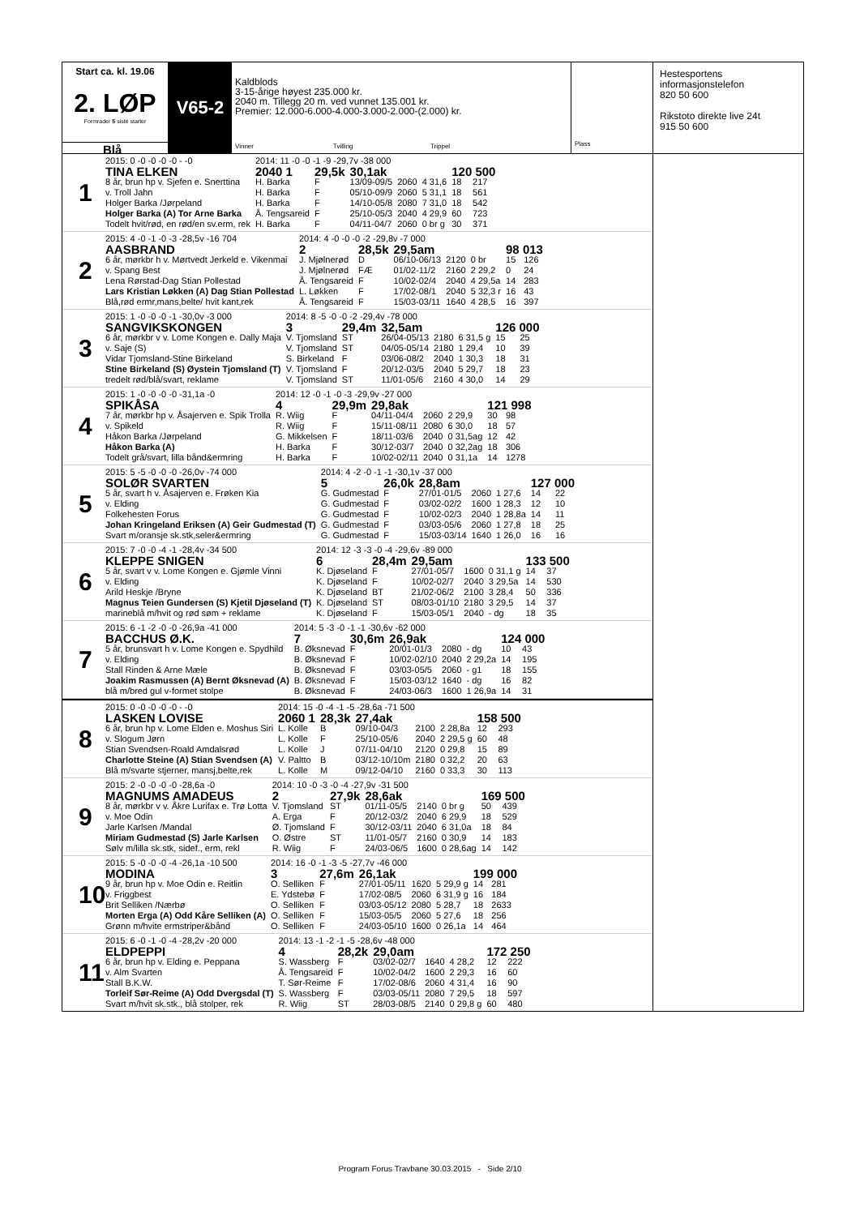Start ca. kl. 19.06
2. LØP
Formrader 5 siste starter
Blå
V65-2
Kaldblods
3-15-årige høyest 235.000 kr.
2040 m. Tillegg 20 m. ved vunnet 135.001 kr.
Premier: 12.000-6.000-4.000-3.000-2.000-(2.000) kr.
Vinner Tvilling Trippel
Plass
Hestesportens
informasjonstelefon
820 50 600
Rikstoto direkte live 24t
915 50 600
1
| 2015: 0 -0 -0 -0 -0 - -0 | 2014: 11 -0 -0 -1 -9 -29,7v -38 000 | | | | | | |
| TINA ELKEN | 2040 1 | 29,5k | 30,1ak | | | 120 500 | |
| 8 år, brun hp v. Sjefen e. Snerttina | H. Barka | F | 13/09-09/5 | 2060 | 4 31,6 | 18 | 217 |
| v. Troll Jahn | H. Barka | F | 05/10-09/9 | 2060 | 5 31,1 | 18 | 561 |
| Holger Barka /Jørpeland | H. Barka | F | 14/10-05/8 | 2080 | 7 31,0 | 18 | 542 |
| Holger Barka (A) Tor Arne Barka | Å. Tengsareid | F | 25/10-05/3 | 2040 | 4 29,9 | 60 | 723 |
| Todelt hvit/rød, en rød/en sv.erm, rek | H. Barka | F | 04/11-04/7 | 2060 | 0 br g | 30 | 371 |
2
| 2015: 4 -0 -1 -0 -3 -28,5v -16 704 | 2014: 4 -0 -0 -0 -2 -29,8v -7 000 | | | | | | |
| AASBRAND | 2 | 28,5k | 29,5am | | | 98 013 | |
| 6 år, mørkbr h v. Mørtvedt Jerkeld e. Vikenmai | J. Mjølnerød | D | 06/10-06/13 | 2120 | 0 br | 15 | 126 |
| v. Spang Best | J. Mjølnerød | FÆ | 01/02-11/2 | 2160 | 2 29,2 | 0 | 24 |
| Lena Rørstad-Dag Stian Pollestad | Å. Tengsareid | F | 10/02-02/4 | 2040 | 4 29,5a | 14 | 283 |
| Lars Kristian Løkken (A) Dag Stian Pollestad | L. Løkken | F | 17/02-08/1 | 2040 | 5 32,3 r | 16 | 43 |
| Blå,rød ermr,mans,belte/ hvit kant,rek | Å. Tengsareid | F | 15/03-03/11 | 1640 | 4 28,5 | 16 | 397 |
3
| 2015: 1 -0 -0 -0 -1 -30,0v -3 000 | 2014: 8 -5 -0 -0 -2 -29,4v -78 000 | | | | | | |
| SANGVIKSKONGEN | 3 | 29,4m | 32,5am | | | 126 000 | |
| 6 år, mørkbr v v. Lome Kongen e. Dally Maja | V. Tjomsland | ST | 26/04-05/13 | 2180 | 6 31,5 g | 15 | 25 |
| v. Saje (S) | V. Tjomsland | ST | 04/05-05/14 | 2180 | 1 29,4 | 10 | 39 |
| Vidar Tjomsland-Stine Birkeland | S. Birkeland | F | 03/06-08/2 | 2040 | 1 30,3 | 18 | 31 |
| Stine Birkeland (S) Øystein Tjomsland (T) | V. Tjomsland | F | 20/12-03/5 | 2040 | 5 29,7 | 18 | 23 |
| tredelt rød/blå/svart, reklame | V. Tjomsland | ST | 11/01-05/6 | 2160 | 4 30,0 | 14 | 29 |
4
| 2015: 1 -0 -0 -0 -0 -31,1a -0 | 2014: 12 -0 -1 -0 -3 -29,9v -27 000 | | | | | | |
| SPIKÅSA | 4 | 29,9m | 29,8ak | | | 121 998 | |
| 7 år, mørkbr hp v. Åsajerven e. Spik Trolla | R. Wiig | F | 04/11-04/4 | 2060 | 2 29,9 | 30 | 98 |
| v. Spikeld | R. Wiig | F | 15/11-08/11 | 2080 | 6 30,0 | 18 | 57 |
| Håkon Barka /Jørpeland | G. Mikkelsen | F | 18/11-03/6 | 2040 | 0 31,5ag | 12 | 42 |
| Håkon Barka (A) | H. Barka | F | 30/12-03/7 | 2040 | 0 32,2ag | 18 | 306 |
| Todelt grå/svart, lilla bånd&ermring | H. Barka | F | 10/02-02/11 | 2040 | 0 31,1a | 14 | 1278 |
5
| 2015: 5 -5 -0 -0 -0 -26,0v -74 000 | 2014: 4 -2 -0 -1 -1 -30,1v -37 000 | | | | | | |
| SOLØR SVARTEN | 5 | 26,0k | 28,8am | | | 127 000 | |
| 5 år, svart h v. Åsajerven e. Frøken Kia | G. Gudmestad | F | 27/01-01/5 | 2060 | 1 27,6 | 14 | 22 |
| v. Elding | G. Gudmestad | F | 03/02-02/2 | 1600 | 1 28,3 | 12 | 10 |
| Folkehesten Forus | G. Gudmestad | F | 10/02-02/3 | 2040 | 1 28,8a | 14 | 11 |
| Johan Kringeland Eriksen (A) Geir Gudmestad (T) | G. Gudmestad | F | 03/03-05/6 | 2060 | 1 27,8 | 18 | 25 |
| Svart m/oransje sk.stk,seler&ermring | G. Gudmestad | F | 15/03-03/14 | 1640 | 1 26,0 | 16 | 16 |
6
| 2015: 7 -0 -0 -4 -1 -28,4v -34 500 | 2014: 12 -3 -3 -0 -4 -29,6v -89 000 | | | | | | |
| KLEPPE SNIGEN | 6 | 28,4m | 29,5am | | | 133 500 | |
| 5 år, svart v v. Lome Kongen e. Gjømle Vinni | K. Djøseland | F | 27/01-05/7 | 1600 | 0 31,1 g | 14 | 37 |
| v. Elding | K. Djøseland | F | 10/02-02/7 | 2040 | 3 29,5a | 14 | 530 |
| Arild Heskje /Bryne | K. Djøseland | BT | 21/02-06/2 | 2100 | 3 28,4 | 50 | 336 |
| Magnus Teien Gundersen (S) Kjetil Djøseland (T) | K. Djøseland | ST | 08/03-01/10 | 2180 | 3 29,5 | 14 | 37 |
| marineblå m/hvit og rød søm + reklame | K. Djøseland | F | 15/03-05/1 | 2040 | - dg | 18 | 35 |
7
| 2015: 6 -1 -2 -0 -0 -26,9a -41 000 | 2014: 5 -3 -0 -1 -1 -30,6v -62 000 | | | | | | |
| BACCHUS Ø.K. | 7 | 30,6m | 26,9ak | | | 124 000 | |
| 5 år, brunsvart h v. Lome Kongen e. Spydhild | B. Øksnevad | F | 20/01-01/3 | 2080 | - dg | 10 | 43 |
| v. Elding | B. Øksnevad | F | 10/02-02/10 | 2040 | 2 29,2a | 14 | 195 |
| Stall Rinden & Arne Mæle | B. Øksnevad | F | 03/03-05/5 | 2060 | - g1 | 18 | 155 |
| Joakim Rasmussen (A) Bernt Øksnevad (A) | B. Øksnevad | F | 15/03-03/12 | 1640 | - dg | 16 | 82 |
| blå m/bred gul v-formet stolpe | B. Øksnevad | F | 24/03-06/3 | 1600 | 1 26,9a | 14 | 31 |
8
| 2015: 0 -0 -0 -0 -0 - -0 | 2014: 15 -0 -4 -1 -5 -28,6a -71 500 | | | | | | |
| LASKEN LOVISE | 2060 1 | 28,3k | 27,4ak | | | 158 500 | |
| 6 år, brun hp v. Lome Elden e. Moshus Siri | L. Kolle | B | 09/10-04/3 | 2100 | 2 28,8a | 12 | 293 |
| v. Slogum Jørn | L. Kolle | F | 25/10-05/6 | 2040 | 2 29,5 g | 60 | 48 |
| Stian Svendsen-Roald Amdalsrød | L. Kolle | J | 07/11-04/10 | 2120 | 0 29,8 | 15 | 89 |
| Charlotte Steine (A) Stian Svendsen (A) | V. Paltto | B | 03/12-10/10m | 2180 | 0 32,2 | 20 | 63 |
| Blå m/svarte stjerner, mansj,belte,rek | L. Kolle | M | 09/12-04/10 | 2160 | 0 33,3 | 30 | 113 |
9
| 2015: 2 -0 -0 -0 -0 -28,6a -0 | 2014: 10 -0 -3 -0 -4 -27,9v -31 500 | | | | | | |
| MAGNUMS AMADEUS | 2 | 27,9k | 28,6ak | | | 169 500 | |
| 8 år, mørkbr v v. Åkre Lurifax e. Trø Lotta | V. Tjomsland | ST | 01/11-05/5 | 2140 | 0 br g | 50 | 439 |
| v. Moe Odin | A. Erga | F | 20/12-03/2 | 2040 | 6 29,9 | 18 | 529 |
| Jarle Karlsen /Mandal | Ø. Tjomsland | F | 30/12-03/11 | 2040 | 6 31,0a | 18 | 84 |
| Miriam Gudmestad (S) Jarle Karlsen | O. Østre | ST | 11/01-05/7 | 2160 | 0 30,9 | 14 | 183 |
| Sølv m/lilla sk.stk, sidef., erm, rekl | R. Wiig | F | 24/03-06/5 | 1600 | 0 28,6ag | 14 | 142 |
10
| 2015: 5 -0 -0 -0 -4 -26,1a -10 500 | 2014: 16 -0 -1 -3 -5 -27,7v -46 000 | | | | | | |
| MODINA | 3 | 27,6m | 26,1ak | | | 199 000 | |
| 9 år, brun hp v. Moe Odin e. Reitlin | O. Selliken | F | 27/01-05/11 | 1620 | 5 29,9 g | 14 | 281 |
| v. Friggbest | E. Ydstebø | F | 17/02-08/5 | 2060 | 6 31,9 g | 16 | 184 |
| Brit Selliken /Nærbø | O. Selliken | F | 03/03-05/12 | 2080 | 5 28,7 | 18 | 2633 |
| Morten Erga (A) Odd Kåre Selliken (A) | O. Selliken | F | 15/03-05/5 | 2060 | 5 27,6 | 18 | 256 |
| Grønn m/hvite ermstriper&bånd | O. Selliken | F | 24/03-05/10 | 1600 | 0 26,1a | 14 | 464 |
11
| 2015: 6 -0 -1 -0 -4 -28,2v -20 000 | 2014: 13 -1 -2 -1 -5 -28,6v -48 000 | | | | | | |
| ELDPEPPI | 4 | 28,2k | 29,0am | | | 172 250 | |
| 6 år, brun hp v. Elding e. Peppana | S. Wassberg | F | 03/02-02/7 | 1640 | 4 28,2 | 12 | 222 |
| v. Alm Svarten | Å. Tengsareid | F | 10/02-04/2 | 1600 | 2 29,3 | 16 | 60 |
| Stall B.K.W. | T. Sør-Reime | F | 17/02-08/6 | 2060 | 4 31,4 | 16 | 90 |
| Torleif Sør-Reime (A) Odd Dvergsdal (T) | S. Wassberg | F | 03/03-05/11 | 2080 | 7 29,5 | 18 | 597 |
| Svart m/hvit sk.stk., blå stolper, rek | R. Wiig | ST | 28/03-08/5 | 2140 | 0 29,8 g | 60 | 480 |
Program Forus Travbane 30.03.2015 - Side 2/10